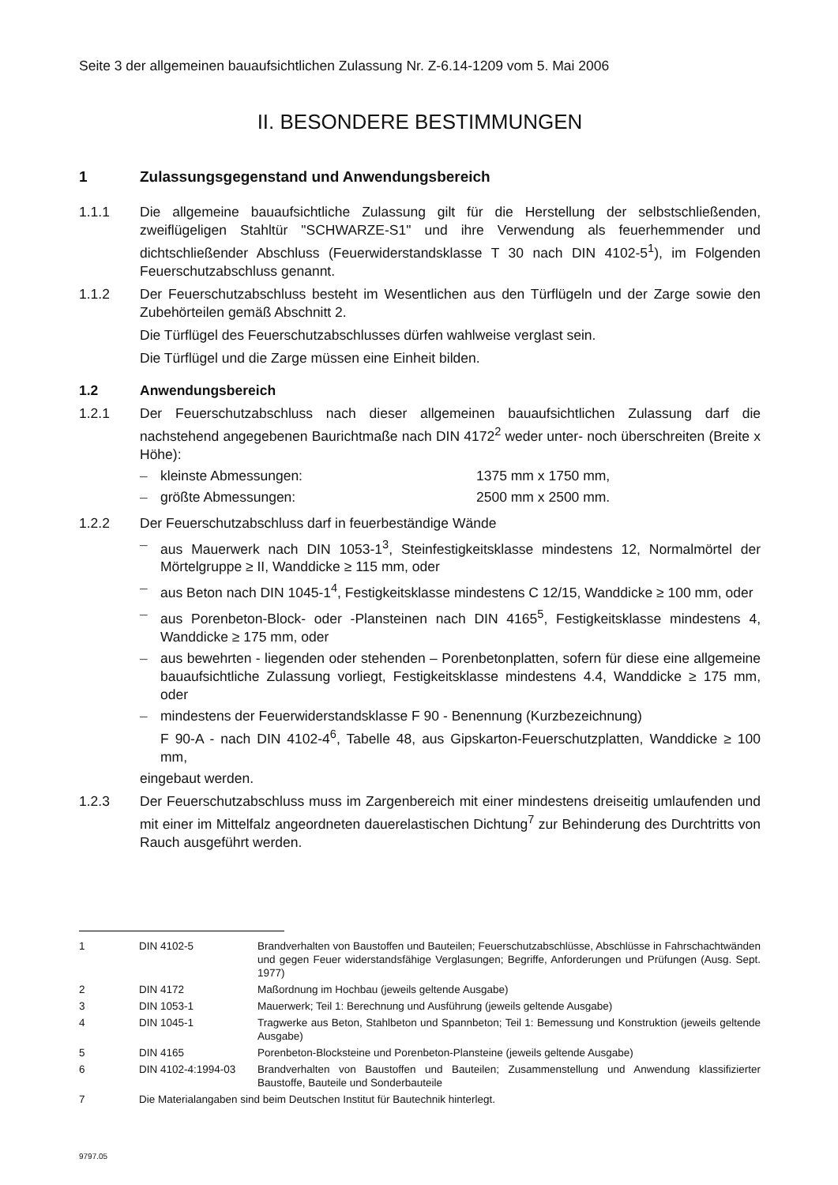Seite 3 der allgemeinen bauaufsichtlichen Zulassung Nr. Z-6.14-1209 vom 5. Mai 2006
II. BESONDERE BESTIMMUNGEN
1 Zulassungsgegenstand und Anwendungsbereich
1.1.1 Die allgemeine bauaufsichtliche Zulassung gilt für die Herstellung der selbstschließenden, zweiflügeligen Stahltür "SCHWARZE-S1" und ihre Verwendung als feuerhemmender und dichtschließender Abschluss (Feuerwiderstandsklasse T 30 nach DIN 4102-5<sup>1</sup>), im Folgenden Feuerschutzabschluss genannt.
1.1.2 Der Feuerschutzabschluss besteht im Wesentlichen aus den Türflügeln und der Zarge sowie den Zubehörteilen gemäß Abschnitt 2.
Die Türflügel des Feuerschutzabschlusses dürfen wahlweise verglast sein.
Die Türflügel und die Zarge müssen eine Einheit bilden.
1.2 Anwendungsbereich
1.2.1 Der Feuerschutzabschluss nach dieser allgemeinen bauaufsichtlichen Zulassung darf die nachstehend angegebenen Baurichtmaße nach DIN 4172<sup>2</sup> weder unter- noch überschreiten (Breite x Höhe):
– kleinste Abmessungen: 1375 mm x 1750 mm,
– größte Abmessungen: 2500 mm x 2500 mm.
1.2.2 Der Feuerschutzabschluss darf in feuerbeständige Wände
– aus Mauerwerk nach DIN 1053-1<sup>3</sup>, Steinfestigkeitsklasse mindestens 12, Normalmörtel der Mörtelgruppe ≥ II, Wanddicke ≥ 115 mm, oder
– aus Beton nach DIN 1045-1<sup>4</sup>, Festigkeitsklasse mindestens C 12/15, Wanddicke ≥ 100 mm, oder
– aus Porenbeton-Block- oder -Plansteinen nach DIN 4165<sup>5</sup>, Festigkeitsklasse mindestens 4, Wanddicke ≥ 175 mm, oder
– aus bewehrten - liegenden oder stehenden – Porenbetonplatten, sofern für diese eine allgemeine bauaufsichtliche Zulassung vorliegt, Festigkeitsklasse mindestens 4.4, Wanddicke ≥ 175 mm, oder
– mindestens der Feuerwiderstandsklasse F 90 - Benennung (Kurzbezeichnung)
F 90-A - nach DIN 4102-4<sup>6</sup>, Tabelle 48, aus Gipskarton-Feuerschutzplatten, Wanddicke ≥ 100 mm,
eingebaut werden.
1.2.3 Der Feuerschutzabschluss muss im Zargenbereich mit einer mindestens dreiseitig umlaufenden und mit einer im Mittelfalz angeordneten dauerelastischen Dichtung<sup>7</sup> zur Behinderung des Durchtritts von Rauch ausgeführt werden.
1 DIN 4102-5 Brandverhalten von Baustoffen und Bauteilen; Feuerschutzabschlüsse, Abschlüsse in Fahrschachtwänden und gegen Feuer widerstandsfähige Verglasungen; Begriffe, Anforderungen und Prüfungen (Ausg. Sept. 1977)
2 DIN 4172 Maßordnung im Hochbau (jeweils geltende Ausgabe)
3 DIN 1053-1 Mauerwerk; Teil 1: Berechnung und Ausführung (jeweils geltende Ausgabe)
4 DIN 1045-1 Tragwerke aus Beton, Stahlbeton und Spannbeton; Teil 1: Bemessung und Konstruktion (jeweils geltende Ausgabe)
5 DIN 4165 Porenbeton-Blocksteine und Porenbeton-Plansteine (jeweils geltende Ausgabe)
6 DIN 4102-4:1994-03 Brandverhalten von Baustoffen und Bauteilen; Zusammenstellung und Anwendung klassifizierter Baustoffe, Bauteile und Sonderbauteile
7 Die Materialangaben sind beim Deutschen Institut für Bautechnik hinterlegt.
9797.05